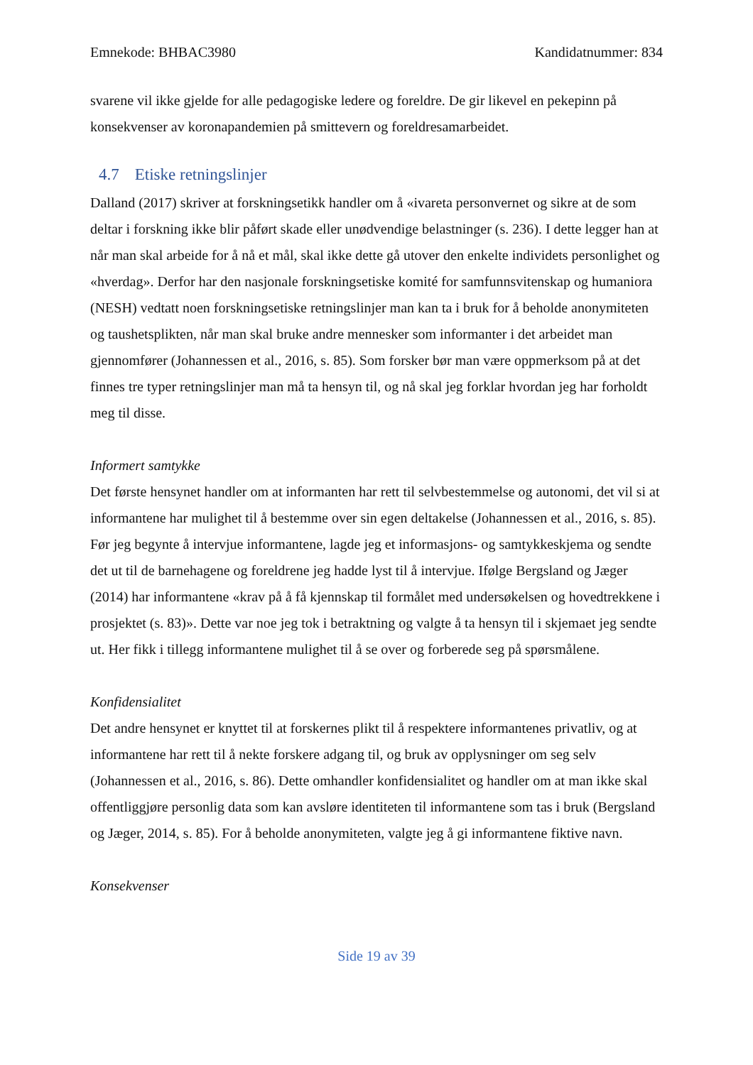Emnekode: BHBAC3980 Kandidatnummer: 834
svarene vil ikke gjelde for alle pedagogiske ledere og foreldre. De gir likevel en pekepinn på konsekvenser av koronapandemien på smittevern og foreldresamarbeidet.
4.7 Etiske retningslinjer
Dalland (2017) skriver at forskningsetikk handler om å «ivareta personvernet og sikre at de som deltar i forskning ikke blir påført skade eller unødvendige belastninger (s. 236). I dette legger han at når man skal arbeide for å nå et mål, skal ikke dette gå utover den enkelte individets personlighet og «hverdag». Derfor har den nasjonale forskningsetiske komité for samfunnsvitenskap og humaniora (NESH) vedtatt noen forskningsetiske retningslinjer man kan ta i bruk for å beholde anonymiteten og taushetsplikten, når man skal bruke andre mennesker som informanter i det arbeidet man gjennomfører (Johannessen et al., 2016, s. 85). Som forsker bør man være oppmerksom på at det finnes tre typer retningslinjer man må ta hensyn til, og nå skal jeg forklar hvordan jeg har forholdt meg til disse.
Informert samtykke
Det første hensynet handler om at informanten har rett til selvbestemmelse og autonomi, det vil si at informantene har mulighet til å bestemme over sin egen deltakelse (Johannessen et al., 2016, s. 85). Før jeg begynte å intervjue informantene, lagde jeg et informasjons- og samtykkeskjema og sendte det ut til de barnehagene og foreldrene jeg hadde lyst til å intervjue. Ifølge Bergsland og Jæger (2014) har informantene «krav på å få kjennskap til formålet med undersøkelsen og hovedtrekkene i prosjektet (s. 83)». Dette var noe jeg tok i betraktning og valgte å ta hensyn til i skjemaet jeg sendte ut. Her fikk i tillegg informantene mulighet til å se over og forberede seg på spørsmålene.
Konfidensialitet
Det andre hensynet er knyttet til at forskernes plikt til å respektere informantenes privatliv, og at informantene har rett til å nekte forskere adgang til, og bruk av opplysninger om seg selv (Johannessen et al., 2016, s. 86). Dette omhandler konfidensialitet og handler om at man ikke skal offentliggjøre personlig data som kan avsløre identiteten til informantene som tas i bruk (Bergsland og Jæger, 2014, s. 85). For å beholde anonymiteten, valgte jeg å gi informantene fiktive navn.
Konsekvenser
Side 19 av 39